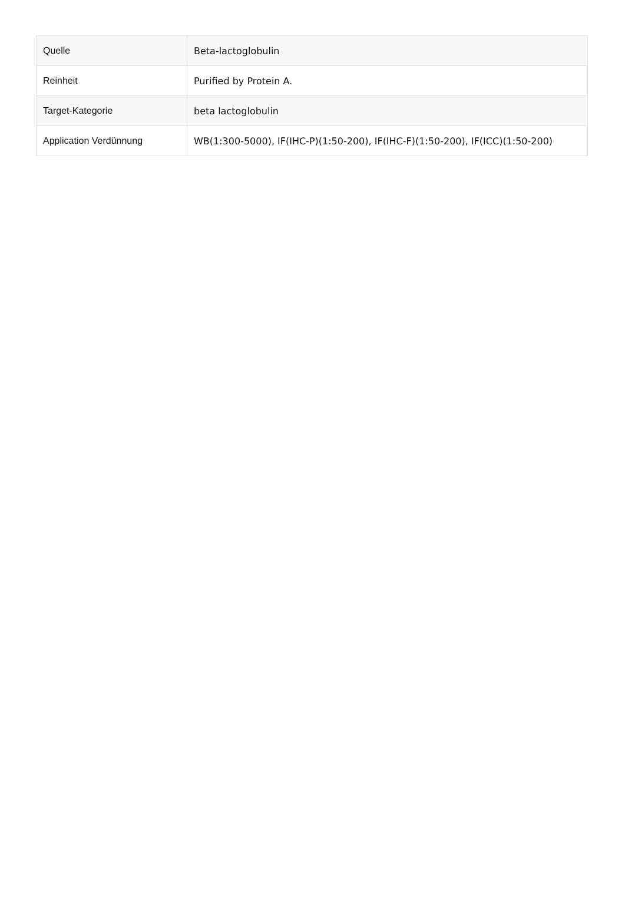| Quelle | Beta-lactoglobulin |
| Reinheit | Purified by Protein A. |
| Target-Kategorie | beta lactoglobulin |
| Application Verdünnung | WB(1:300-5000), IF(IHC-P)(1:50-200), IF(IHC-F)(1:50-200), IF(ICC)(1:50-200) |